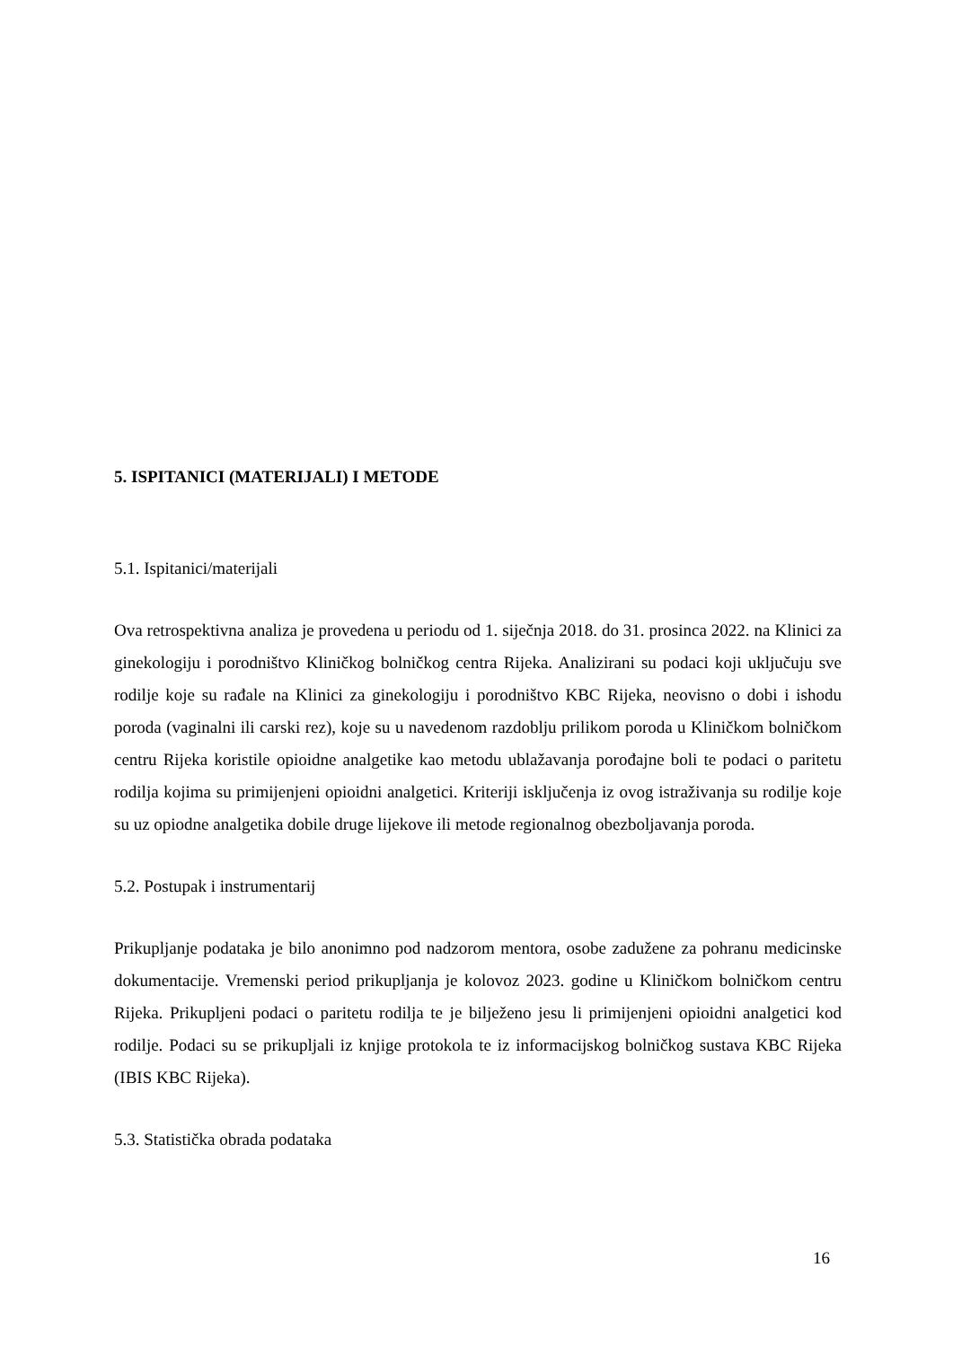5. ISPITANICI (MATERIJALI) I METODE
5.1. Ispitanici/materijali
Ova retrospektivna analiza je provedena u periodu od 1. siječnja 2018. do 31. prosinca 2022. na Klinici za ginekologiju i porodništvo Kliničkog bolničkog centra Rijeka. Analizirani su podaci koji uključuju sve rodilje koje su rađale na Klinici za ginekologiju i porodništvo KBC Rijeka, neovisno o dobi i ishodu poroda (vaginalni ili carski rez), koje su u navedenom razdoblju prilikom poroda u Kliničkom bolničkom centru Rijeka koristile opioidne analgetike kao metodu ublažavanja porođajne boli te podaci o paritetu rodilja kojima su primijenjeni opioidni analgetici. Kriteriji isključenja iz ovog istraživanja su rodilje koje su uz opiodne analgetika dobile druge lijekove ili metode regionalnog obezboljavanja poroda.
5.2. Postupak i instrumentarij
Prikupljanje podataka je bilo anonimno pod nadzorom mentora, osobe zadužene za pohranu medicinske dokumentacije. Vremenski period prikupljanja je kolovoz 2023. godine u Kliničkom bolničkom centru Rijeka. Prikupljeni podaci o paritetu rodilja te je bilježeno jesu li primijenjeni opioidni analgetici kod rodilje. Podaci su se prikupljali iz knjige protokola te iz informacijskog bolničkog sustava KBC Rijeka (IBIS KBC Rijeka).
5.3. Statistička obrada podataka
16